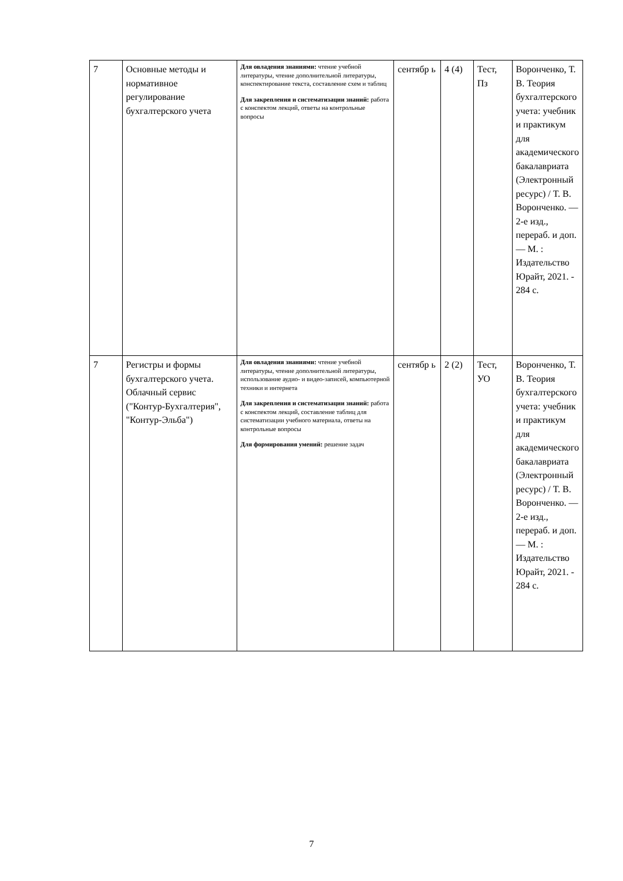| 7 | Основные методы и нормативное регулирование бухгалтерского учета | Для овладения знаниями: чтение учебной литературы, чтение дополнительной литературы, конспектирование текста, составление схем и таблиц Для закрепления и систематизации знаний: работа с конспектом лекций, ответы на контрольные вопросы | сентябр ь | 4 (4) | Тест, Пз | Воронченко, Т. В. Теория бухгалтерского учета: учебник и практикум для академического бакалавриата (Электронный ресурс) / Т. В. Воронченко. — 2-е изд., перераб. и доп. — М. : Издательство Юрайт, 2021. - 284 с. |
| 7 | Регистры и формы бухгалтерского учета. Облачный сервис ("Контур-Бухгалтерия", "Контур-Эльба") | Для овладения знаниями: чтение учебной литературы, чтение дополнительной литературы, использование аудио- и видео-записей, компьютерной техники и интернета Для закрепления и систематизации знаний: работа с конспектом лекций, составление таблиц для систематизации учебного материала, ответы на контрольные вопросы Для формирования умений: решение задач | сентябр ь | 2 (2) | Тест, УО | Воронченко, Т. В. Теория бухгалтерского учета: учебник и практикум для академического бакалавриата (Электронный ресурс) / Т. В. Воронченко. — 2-е изд., перераб. и доп. — М. : Издательство Юрайт, 2021. - 284 с. |
7